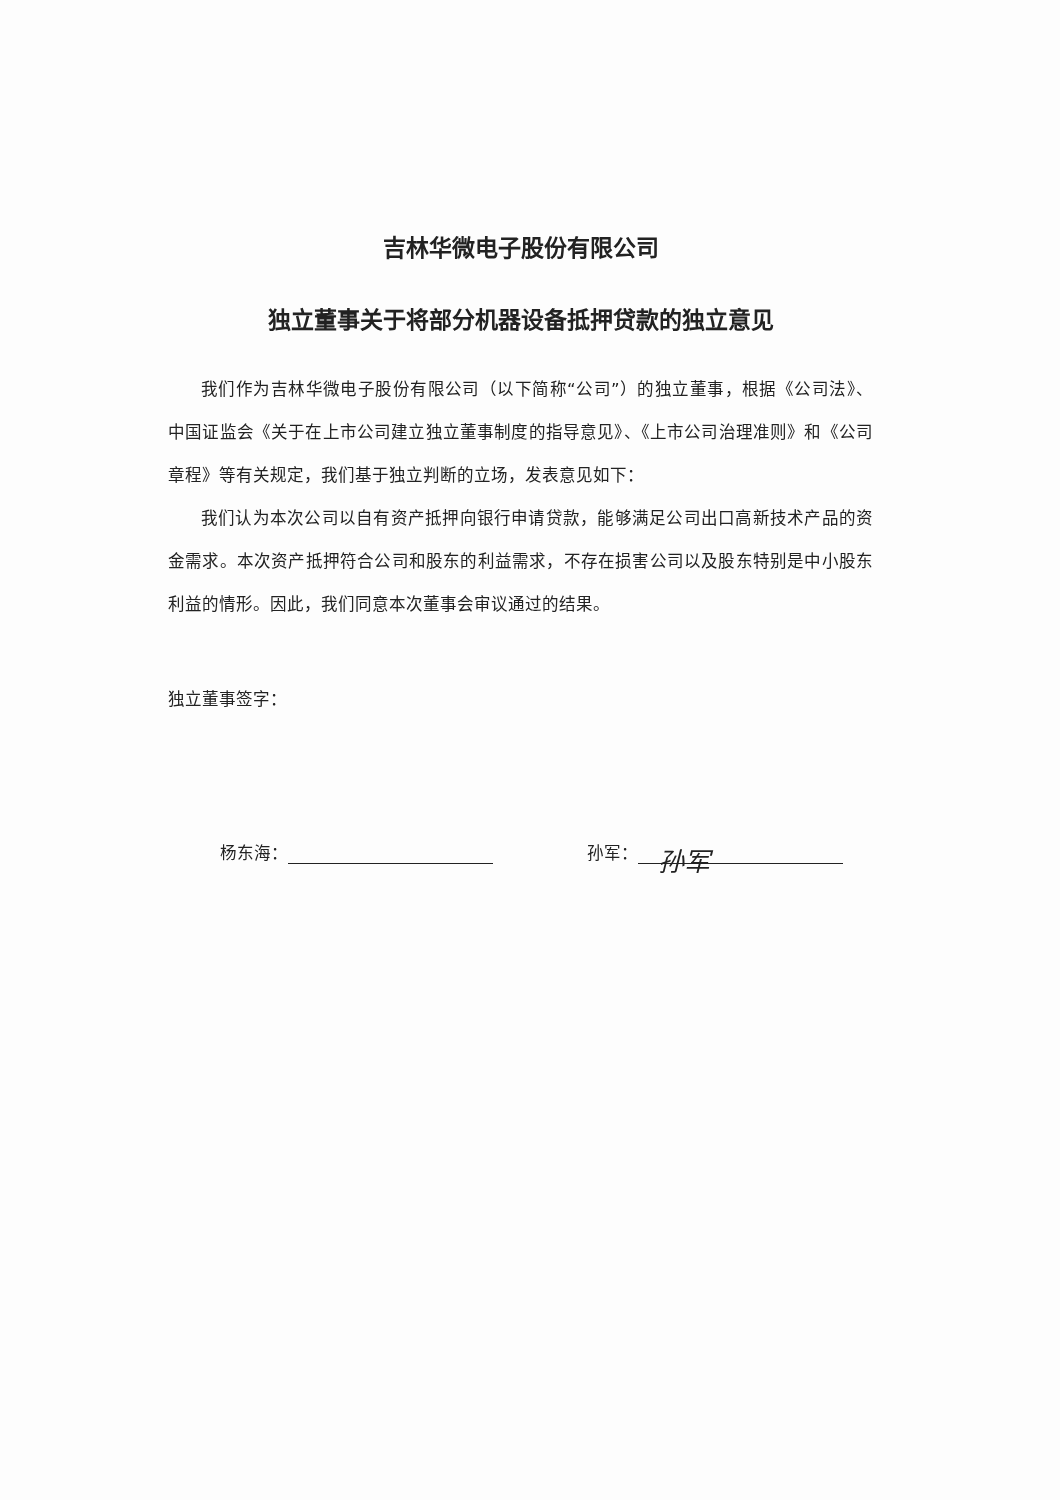吉林华微电子股份有限公司
独立董事关于将部分机器设备抵押贷款的独立意见
我们作为吉林华微电子股份有限公司（以下简称“公司”）的独立董事，根据《公司法》、中国证监会《关于在上市公司建立独立董事制度的指导意见》、《上市公司治理准则》和《公司章程》等有关规定，我们基于独立判断的立场，发表意见如下：
我们认为本次公司以自有资产抵押向银行申请贷款，能够满足公司出口高新技术产品的资金需求。本次资产抵押符合公司和股东的利益需求，不存在损害公司以及股东特别是中小股东利益的情形。因此，我们同意本次董事会审议通过的结果。
独立董事签字：
杨东海： 孙军： 孙军